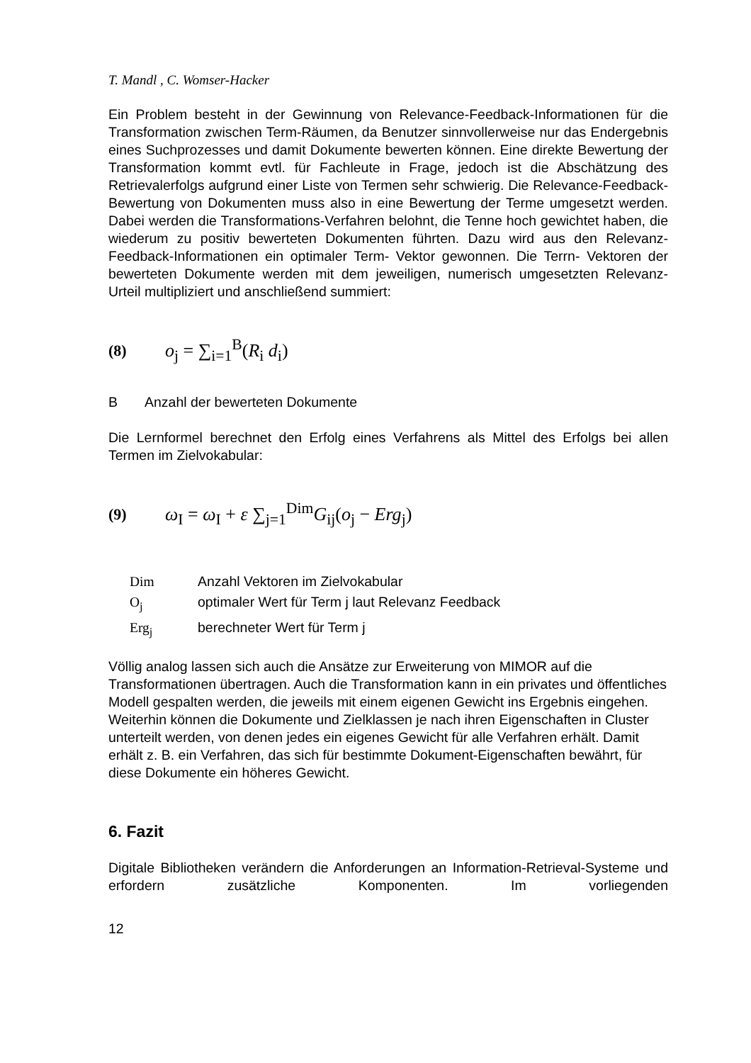T. Mandl , C. Womser-Hacker
Ein Problem besteht in der Gewinnung von Relevance-Feedback-Informationen für die Transformation zwischen Term-Räumen, da Benutzer sinnvollerweise nur das Endergebnis eines Suchprozesses und damit Dokumente bewerten können. Eine direkte Bewertung der Transformation kommt evtl. für Fachleute in Frage, jedoch ist die Abschätzung des Retrievalerfolgs aufgrund einer Liste von Termen sehr schwierig. Die Relevance-Feedback- Bewertung von Dokumenten muss also in eine Bewertung der Terme umgesetzt werden. Dabei werden die Transformations-Verfahren belohnt, die Tenne hoch gewichtet haben, die wiederum zu positiv bewerteten Dokumenten führten. Dazu wird aus den Relevanz-Feedback-Informationen ein optimaler Term- Vektor gewonnen. Die Terrn- Vektoren der bewerteten Dokumente werden mit dem jeweiligen, numerisch umgesetzten Relevanz-Urteil multipliziert und anschließend summiert:
(8) o<sub>j</sub> = ∑<sub>i=1</sub><sup>B</sup>(R<sub>i</sub> d<sub>i</sub>)
B Anzahl der bewerteten Dokumente
Die Lernformel berechnet den Erfolg eines Verfahrens als Mittel des Erfolgs bei allen Termen im Zielvokabular:
(9) ω<sub>I</sub> = ω<sub>I</sub> + ε ∑<sub>j=1</sub><sup>Dim</sup>G<sub>ij</sub>(o<sub>j</sub> − Erg<sub>j</sub>)
| Dim | Anzahl Vektoren im Zielvokabular |
| O<sub>j</sub> | optimaler Wert für Term j laut Relevanz Feedback |
| Erg<sub>j</sub> | berechneter Wert für Term j |
Völlig analog lassen sich auch die Ansätze zur Erweiterung von MIMOR auf die Transformationen übertragen. Auch die Transformation kann in ein privates und öffentliches Modell gespalten werden, die jeweils mit einem eigenen Gewicht ins Ergebnis eingehen. Weiterhin können die Dokumente und Zielklassen je nach ihren Eigenschaften in Cluster unterteilt werden, von denen jedes ein eigenes Gewicht für alle Verfahren erhält. Damit erhält z. B. ein Verfahren, das sich für bestimmte Dokument-Eigenschaften bewährt, für diese Dokumente ein höheres Gewicht.
6. Fazit
Digitale Bibliotheken verändern die Anforderungen an Information-Retrieval-Systeme und erfordern zusätzliche Komponenten. Im vorliegenden
12